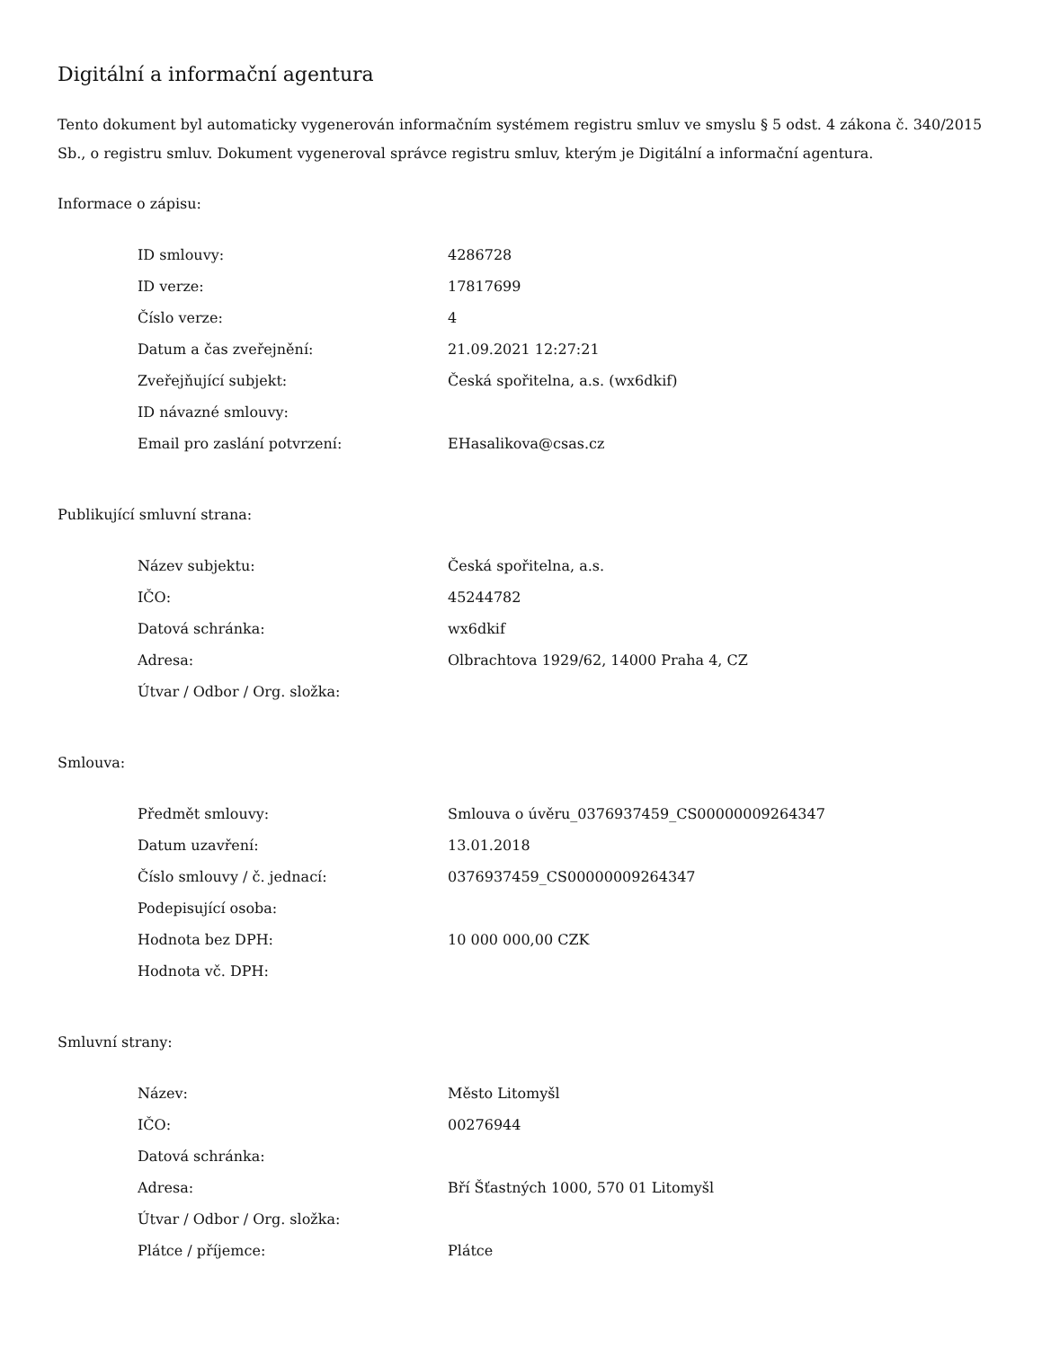Digitální a informační agentura
Tento dokument byl automaticky vygenerován informačním systémem registru smluv ve smyslu § 5 odst. 4 zákona č. 340/2015 Sb., o registru smluv. Dokument vygeneroval správce registru smluv, kterým je Digitální a informační agentura.
Informace o zápisu:
| ID smlouvy: | 4286728 |
| ID verze: | 17817699 |
| Číslo verze: | 4 |
| Datum a čas zveřejnění: | 21.09.2021 12:27:21 |
| Zveřejňující subjekt: | Česká spořitelna, a.s. (wx6dkif) |
| ID návazné smlouvy: | |
| Email pro zaslání potvrzení: | EHasalikova@csas.cz |
Publikující smluvní strana:
| Název subjektu: | Česká spořitelna, a.s. |
| IČO: | 45244782 |
| Datová schránka: | wx6dkif |
| Adresa: | Olbrachtova 1929/62, 14000 Praha 4, CZ |
| Útvar / Odbor / Org. složka: | |
Smlouva:
| Předmět smlouvy: | Smlouva o úvěru_0376937459_CS00000009264347 |
| Datum uzavření: | 13.01.2018 |
| Číslo smlouvy / č. jednací: | 0376937459_CS00000009264347 |
| Podepisující osoba: | |
| Hodnota bez DPH: | 10 000 000,00 CZK |
| Hodnota vč. DPH: | |
Smluvní strany:
| Název: | Město Litomyšl |
| IČO: | 00276944 |
| Datová schránka: | |
| Adresa: | Bří Šťastných 1000, 570 01 Litomyšl |
| Útvar / Odbor / Org. složka: | |
| Plátce / příjemce: | Plátce |